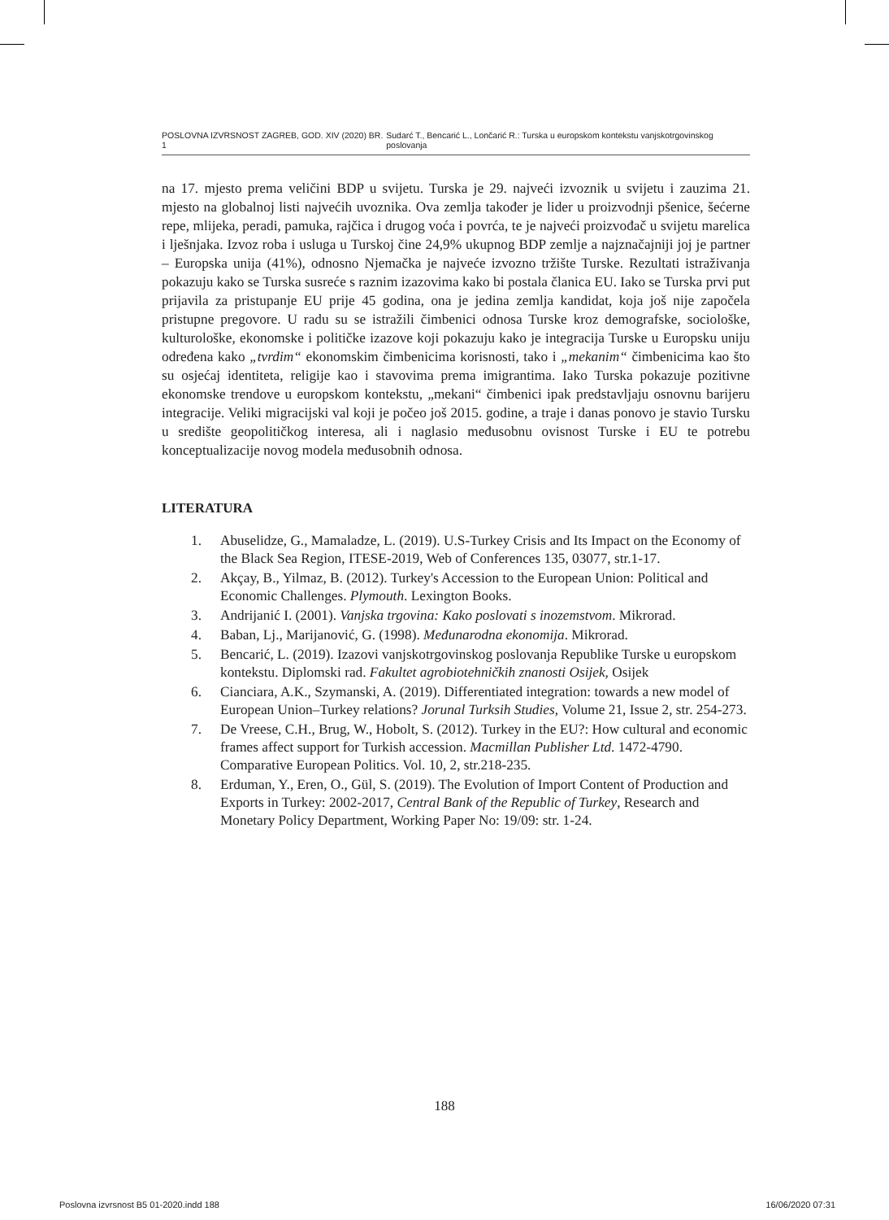POSLOVNA IZVRSNOST ZAGREB, GOD. XIV (2020) BR. 1 Sudarć T., Bencarić L., Lončarić R.: Turska u europskom kontekstu vanjskotrgovinskog poslovanja
na 17. mjesto prema veličini BDP u svijetu. Turska je 29. najveći izvoznik u svijetu i zauzima 21. mjesto na globalnoj listi najvećih uvoznika. Ova zemlja također je lider u proizvodnji pšenice, šećerne repe, mlijeka, peradi, pamuka, rajčica i drugog voća i povrća, te je najveći proizvođač u svijetu marelica i lješnjaka. Izvoz roba i usluga u Turskoj čine 24,9% ukupnog BDP zemlje a najznačajniji joj je partner – Europska unija (41%), odnosno Njemačka je najveće izvozno tržište Turske. Rezultati istraživanja pokazuju kako se Turska susreće s raznim izazovima kako bi postala članica EU. Iako se Turska prvi put prijavila za pristupanje EU prije 45 godina, ona je jedina zemlja kandidat, koja još nije započela pristupne pregovore. U radu su se istražili čimbenici odnosa Turske kroz demografske, sociološke, kulturološke, ekonomske i političke izazove koji pokazuju kako je integracija Turske u Europsku uniju određena kako „tvrdim“ ekonomskim čimbenicima korisnosti, tako i „mekanim“ čimbenicima kao što su osjećaj identiteta, religije kao i stavovima prema imigrantima. Iako Turska pokazuje pozitivne ekonomske trendove u europskom kontekstu, „mekani“ čimbenici ipak predstavljaju osnovnu barijeru integracije. Veliki migracijski val koji je počeo još 2015. godine, a traje i danas ponovo je stavio Tursku u središte geopolitičkog interesa, ali i naglasio međusobnu ovisnost Turske i EU te potrebu konceptualizacije novog modela međusobnih odnosa.
LITERATURA
1. Abuselidze, G., Mamaladze, L. (2019). U.S-Turkey Crisis and Its Impact on the Economy of the Black Sea Region, ITESE-2019, Web of Conferences 135, 03077, str.1-17.
2. Akçay, B., Yilmaz, B. (2012). Turkey's Accession to the European Union: Political and Economic Challenges. Plymouth. Lexington Books.
3. Andrijanić I. (2001). Vanjska trgovina: Kako poslovati s inozemstvom. Mikrorad.
4. Baban, Lj., Marijanović, G. (1998). Međunarodna ekonomija. Mikrorad.
5. Bencarić, L. (2019). Izazovi vanjskotrgovinskog poslovanja Republike Turske u europskom kontekstu. Diplomski rad. Fakultet agrobiotehničkih znanosti Osijek, Osijek
6. Cianciara, A.K., Szymanski, A. (2019). Differentiated integration: towards a new model of European Union–Turkey relations? Jorunal Turksih Studies, Volume 21, Issue 2, str. 254-273.
7. De Vreese, C.H., Brug, W., Hobolt, S. (2012). Turkey in the EU?: How cultural and economic frames affect support for Turkish accession. Macmillan Publisher Ltd. 1472-4790. Comparative European Politics. Vol. 10, 2, str.218-235.
8. Erduman, Y., Eren, O., Gül, S. (2019). The Evolution of Import Content of Production and Exports in Turkey: 2002-2017, Central Bank of the Republic of Turkey, Research and Monetary Policy Department, Working Paper No: 19/09: str. 1-24.
188
Poslovna izvrsnost B5 01-2020.indd 188 16/06/2020 07:31